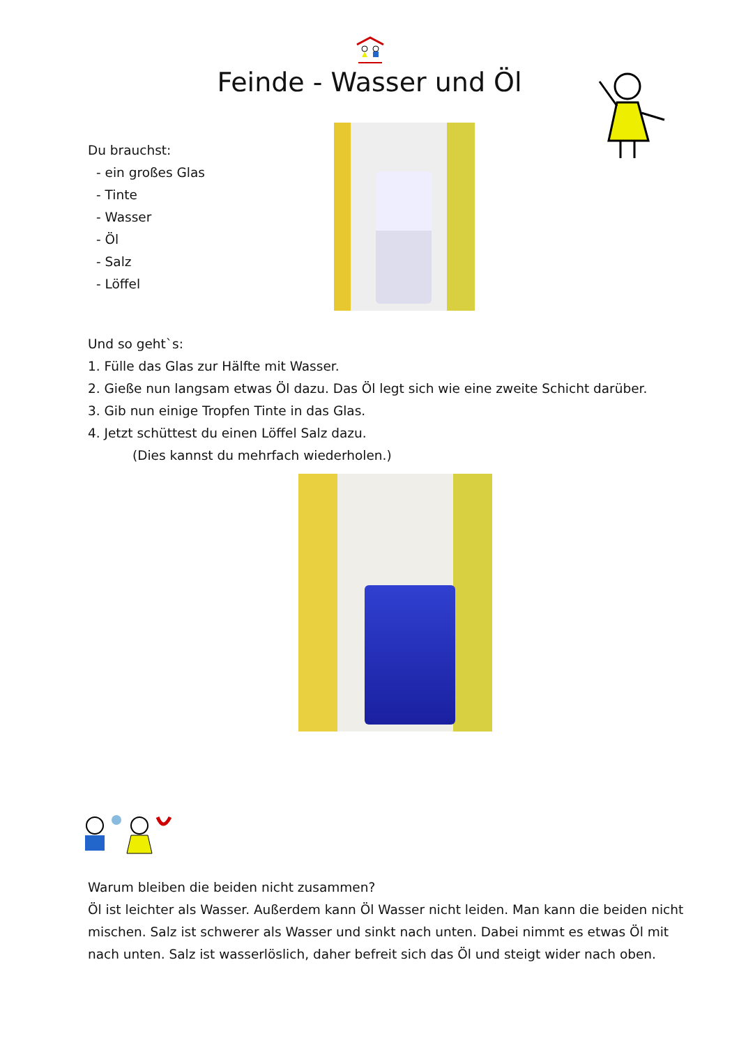Feinde - Wasser und Öl
Du brauchst:
- ein großes Glas
- Tinte
- Wasser
- Öl
- Salz
- Löffel
Und so geht`s:
1. Fülle das Glas zur Hälfte mit Wasser.
2. Gieße nun langsam etwas Öl dazu. Das Öl legt sich wie eine zweite Schicht darüber.
3. Gib nun einige Tropfen Tinte in das Glas.
4. Jetzt schüttest du einen Löffel Salz dazu.
(Dies kannst du mehrfach wiederholen.)
Warum bleiben die beiden nicht zusammen?
Öl ist leichter als Wasser. Außerdem kann Öl Wasser nicht leiden. Man kann die beiden nicht mischen. Salz ist schwerer als Wasser und sinkt nach unten. Dabei nimmt es etwas Öl mit nach unten. Salz ist wasserlöslich, daher befreit sich das Öl und steigt wider nach oben.